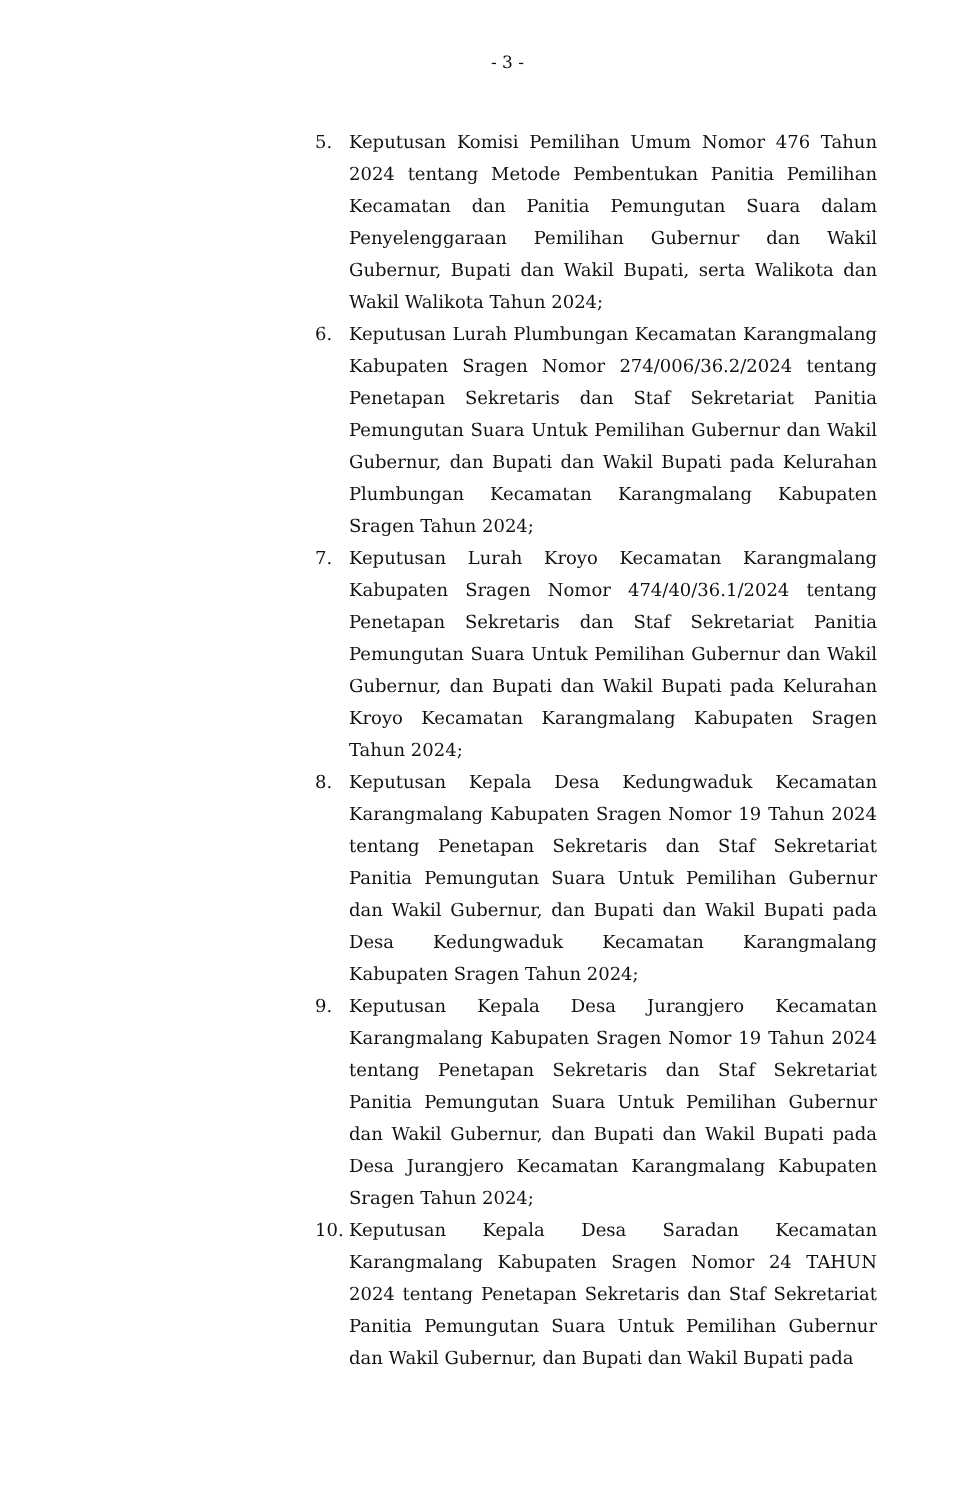- 3 -
5. Keputusan Komisi Pemilihan Umum Nomor 476 Tahun 2024 tentang Metode Pembentukan Panitia Pemilihan Kecamatan dan Panitia Pemungutan Suara dalam Penyelenggaraan Pemilihan Gubernur dan Wakil Gubernur, Bupati dan Wakil Bupati, serta Walikota dan Wakil Walikota Tahun 2024;
6. Keputusan Lurah Plumbungan Kecamatan Karangmalang Kabupaten Sragen Nomor 274/006/36.2/2024 tentang Penetapan Sekretaris dan Staf Sekretariat Panitia Pemungutan Suara Untuk Pemilihan Gubernur dan Wakil Gubernur, dan Bupati dan Wakil Bupati pada Kelurahan Plumbungan Kecamatan Karangmalang Kabupaten Sragen Tahun 2024;
7. Keputusan Lurah Kroyo Kecamatan Karangmalang Kabupaten Sragen Nomor 474/40/36.1/2024 tentang Penetapan Sekretaris dan Staf Sekretariat Panitia Pemungutan Suara Untuk Pemilihan Gubernur dan Wakil Gubernur, dan Bupati dan Wakil Bupati pada Kelurahan Kroyo Kecamatan Karangmalang Kabupaten Sragen Tahun 2024;
8. Keputusan Kepala Desa Kedungwaduk Kecamatan Karangmalang Kabupaten Sragen Nomor 19 Tahun 2024 tentang Penetapan Sekretaris dan Staf Sekretariat Panitia Pemungutan Suara Untuk Pemilihan Gubernur dan Wakil Gubernur, dan Bupati dan Wakil Bupati pada Desa Kedungwaduk Kecamatan Karangmalang Kabupaten Sragen Tahun 2024;
9. Keputusan Kepala Desa Jurangjero Kecamatan Karangmalang Kabupaten Sragen Nomor 19 Tahun 2024 tentang Penetapan Sekretaris dan Staf Sekretariat Panitia Pemungutan Suara Untuk Pemilihan Gubernur dan Wakil Gubernur, dan Bupati dan Wakil Bupati pada Desa Jurangjero Kecamatan Karangmalang Kabupaten Sragen Tahun 2024;
10. Keputusan Kepala Desa Saradan Kecamatan Karangmalang Kabupaten Sragen Nomor 24 TAHUN 2024 tentang Penetapan Sekretaris dan Staf Sekretariat Panitia Pemungutan Suara Untuk Pemilihan Gubernur dan Wakil Gubernur, dan Bupati dan Wakil Bupati pada